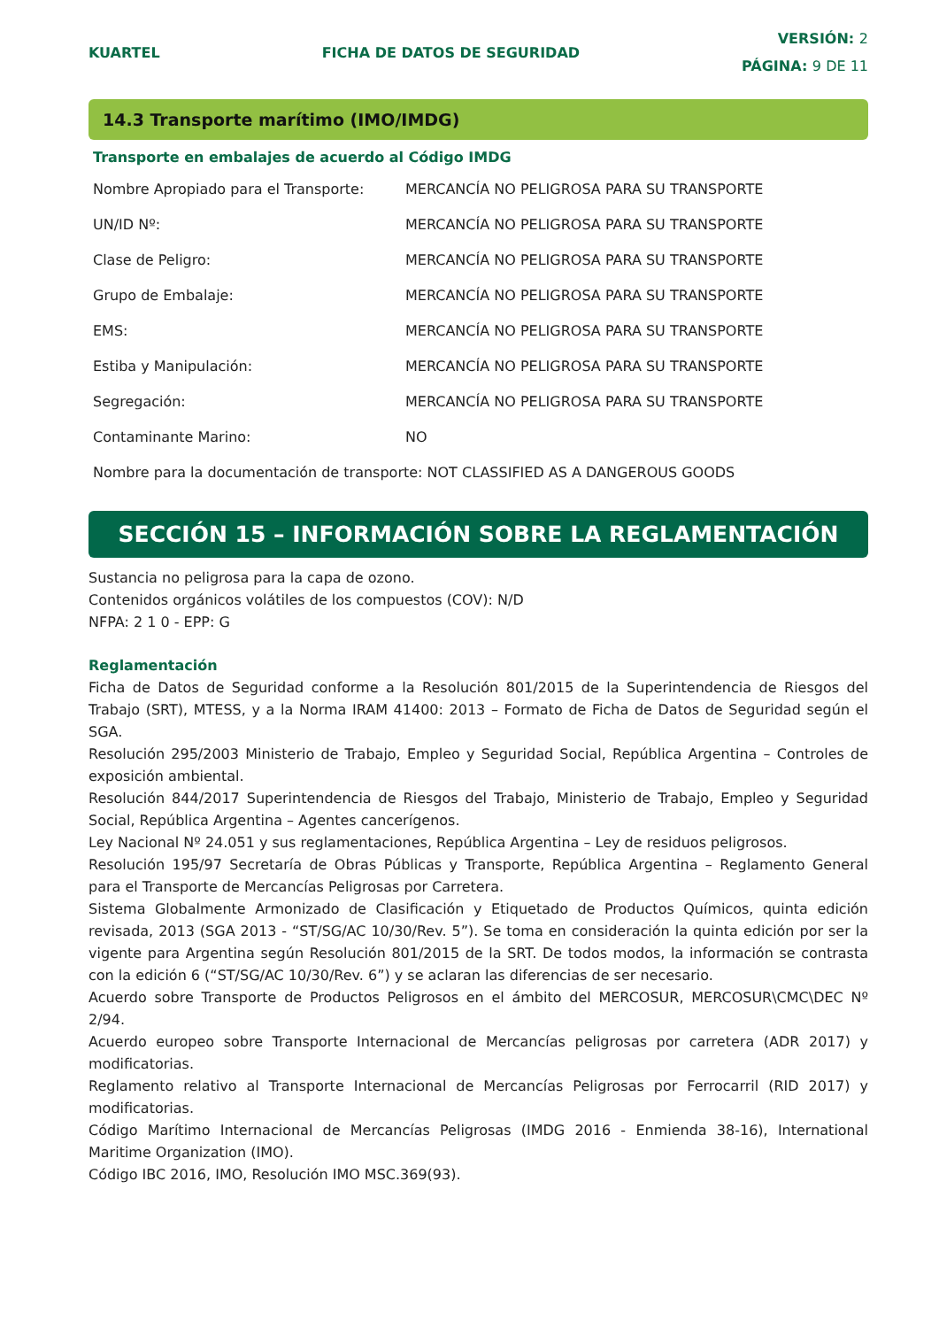KUARTEL FICHA DE DATOS DE SEGURIDAD
VERSIÓN: 2
PÁGINA: 9 DE 11
14.3 Transporte marítimo (IMO/IMDG)
Transporte en embalajes de acuerdo al Código IMDG
| Nombre Apropiado para el Transporte: | MERCANCÍA NO PELIGROSA PARA SU TRANSPORTE |
| UN/ID Nº: | MERCANCÍA NO PELIGROSA PARA SU TRANSPORTE |
| Clase de Peligro: | MERCANCÍA NO PELIGROSA PARA SU TRANSPORTE |
| Grupo de Embalaje: | MERCANCÍA NO PELIGROSA PARA SU TRANSPORTE |
| EMS: | MERCANCÍA NO PELIGROSA PARA SU TRANSPORTE |
| Estiba y Manipulación: | MERCANCÍA NO PELIGROSA PARA SU TRANSPORTE |
| Segregación: | MERCANCÍA NO PELIGROSA PARA SU TRANSPORTE |
| Contaminante Marino: | NO |
| Nombre para la documentación de transporte: NOT CLASSIFIED AS A DANGEROUS GOODS | |
SECCIÓN 15 – INFORMACIÓN SOBRE LA REGLAMENTACIÓN
Sustancia no peligrosa para la capa de ozono.
Contenidos orgánicos volátiles de los compuestos (COV): N/D
NFPA: 2 1 0 - EPP: G
Reglamentación
Ficha de Datos de Seguridad conforme a la Resolución 801/2015 de la Superintendencia de Riesgos del Trabajo (SRT), MTESS, y a la Norma IRAM 41400: 2013 – Formato de Ficha de Datos de Seguridad según el SGA.
Resolución 295/2003 Ministerio de Trabajo, Empleo y Seguridad Social, República Argentina – Controles de exposición ambiental.
Resolución 844/2017 Superintendencia de Riesgos del Trabajo, Ministerio de Trabajo, Empleo y Seguridad Social, República Argentina – Agentes cancerígenos.
Ley Nacional Nº 24.051 y sus reglamentaciones, República Argentina – Ley de residuos peligrosos.
Resolución 195/97 Secretaría de Obras Públicas y Transporte, República Argentina – Reglamento General para el Transporte de Mercancías Peligrosas por Carretera.
Sistema Globalmente Armonizado de Clasificación y Etiquetado de Productos Químicos, quinta edición revisada, 2013 (SGA 2013 - “ST/SG/AC 10/30/Rev. 5”). Se toma en consideración la quinta edición por ser la vigente para Argentina según Resolución 801/2015 de la SRT. De todos modos, la información se contrasta con la edición 6 (“ST/SG/AC 10/30/Rev. 6”) y se aclaran las diferencias de ser necesario.
Acuerdo sobre Transporte de Productos Peligrosos en el ámbito del MERCOSUR, MERCOSUR\CMC\DEC Nº 2/94.
Acuerdo europeo sobre Transporte Internacional de Mercancías peligrosas por carretera (ADR 2017) y modificatorias.
Reglamento relativo al Transporte Internacional de Mercancías Peligrosas por Ferrocarril (RID 2017) y modificatorias.
Código Marítimo Internacional de Mercancías Peligrosas (IMDG 2016 - Enmienda 38-16), International Maritime Organization (IMO).
Código IBC 2016, IMO, Resolución IMO MSC.369(93).